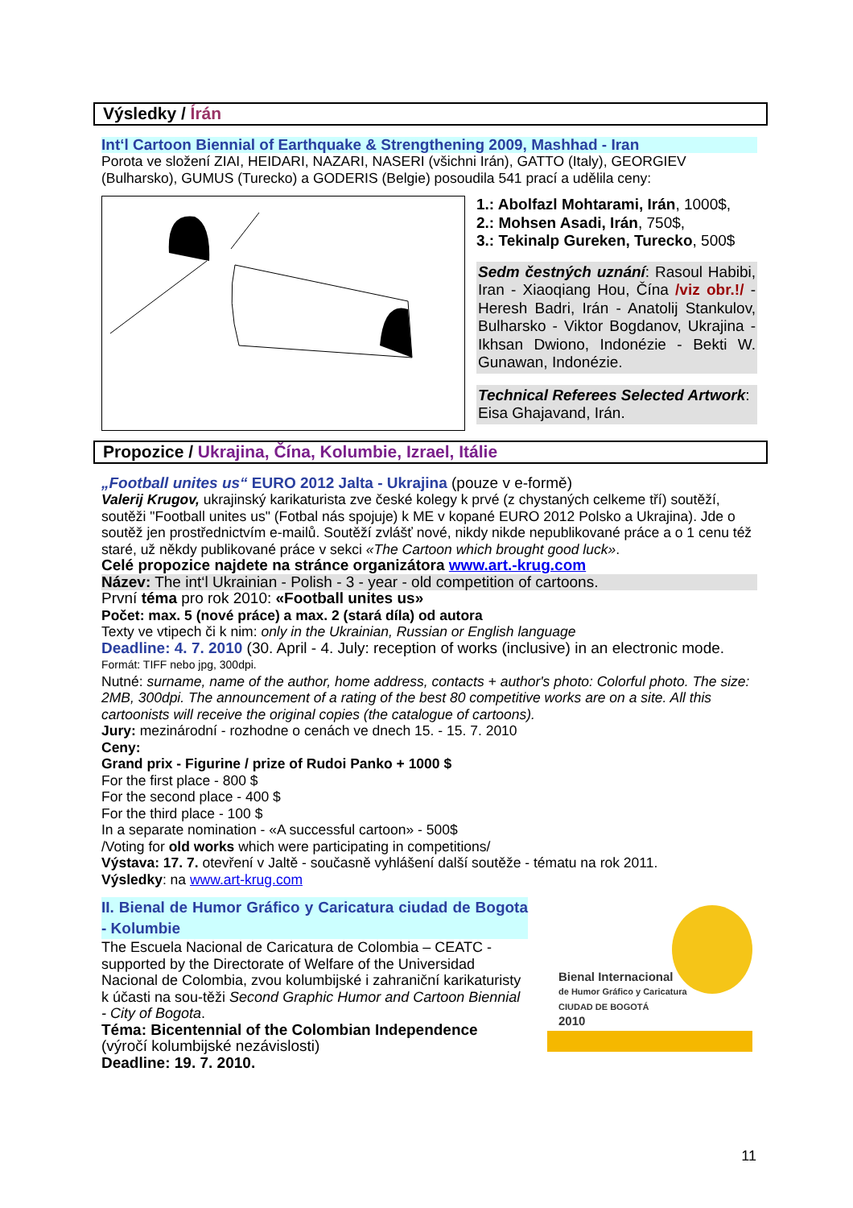Výsledky / Írán
Int‘l Cartoon Biennial of Earthquake & Strengthening 2009, Mashhad - Iran
Porota ve složení ZIAI, HEIDARI, NAZARI, NASERI (všichni Irán), GATTO (Italy), GEORGIEV (Bulharsko), GUMUS (Turecko) a GODERIS (Belgie) posoudila 541 prací a udělila ceny:
1.: Abolfazl Mohtarami, Irán, 1000$,
2.: Mohsen Asadi, Irán, 750$,
3.: Tekinalp Gureken, Turecko, 500$
Sedm čestných uznání: Rasoul Habibi, Iran - Xiaoqiang Hou, Čína /viz obr.!/ - Heresh Badri, Irán - Anatolij Stankulov, Bulharsko - Viktor Bogdanov, Ukrajina - Ikhsan Dwiono, Indonézie - Bekti W. Gunawan, Indonézie.
Technical Referees Selected Artwork: Eisa Ghajavand, Irán.
Propozice / Ukrajina, Čína, Kolumbie, Izrael, Itálie
„Football unites us“ EURO 2012 Jalta - Ukrajina (pouze v e-formě)
Valerij Krugov, ukrajinský karikaturista zve české kolegy k prvé (z chystaných celkeme tří) soutěží, soutěži "Football unites us" (Fotbal nás spojuje) k ME v kopané EURO 2012 Polsko a Ukrajina). Jde o soutěž jen prostřednictvím e-mailů. Soutěží zvlášť nové, nikdy nikde nepublikované práce a o 1 cenu též staré, už někdy publikované práce v sekci «The Cartoon which brought good luck».
Celé propozice najdete na stránce organizátora www.art.-krug.com
Název: The int‘l Ukrainian - Polish - 3 - year - old competition of cartoons.
První téma pro rok 2010: «Football unites us»
Počet: max. 5 (nové práce) a max. 2 (stará díla) od autora
Texty ve vtipech či k nim: only in the Ukrainian, Russian or English language
Deadline: 4. 7. 2010 (30. April - 4. July: reception of works (inclusive) in an electronic mode.
Formát: TIFF nebo jpg, 300dpi.
Nutné: surname, name of the author, home address, contacts + author's photo: Colorful photo. The size: 2MB, 300dpi. The announcement of a rating of the best 80 competitive works are on a site. All this cartoonists will receive the original copies (the catalogue of cartoons).
Jury: mezinárodní - rozhodne o cenách ve dnech 15. - 15. 7. 2010
Ceny:
Grand prix - Figurine / prize of Rudoi Panko + 1000 $
For the first place - 800 $
For the second place - 400 $
For the third place - 100 $
In a separate nomination - «A successful cartoon» - 500$
/Voting for old works which were participating in competitions/
Výstava: 17. 7. otevření v Jaltě - současně vyhlášení další soutěže - tématu na rok 2011.
Výsledky: na www.art-krug.com
II. Bienal de Humor Gráfico y Caricatura ciudad de Bogota - Kolumbie
The Escuela Nacional de Caricatura de Colombia – CEATC - supported by the Directorate of Welfare of the Universidad Nacional de Colombia, zvou kolumbijské i zahraniční karikaturisty k účasti na sou-těži Second Graphic Humor and Cartoon Biennial - City of Bogota.
Téma: Bicentennial of the Colombian Independence
(výročí kolumbijské nezávislosti)
Deadline: 19. 7. 2010.
Bienal Internacional
de Humor Gráfico y Caricatura
CIUDAD DE BOGOTÁ
2010
11